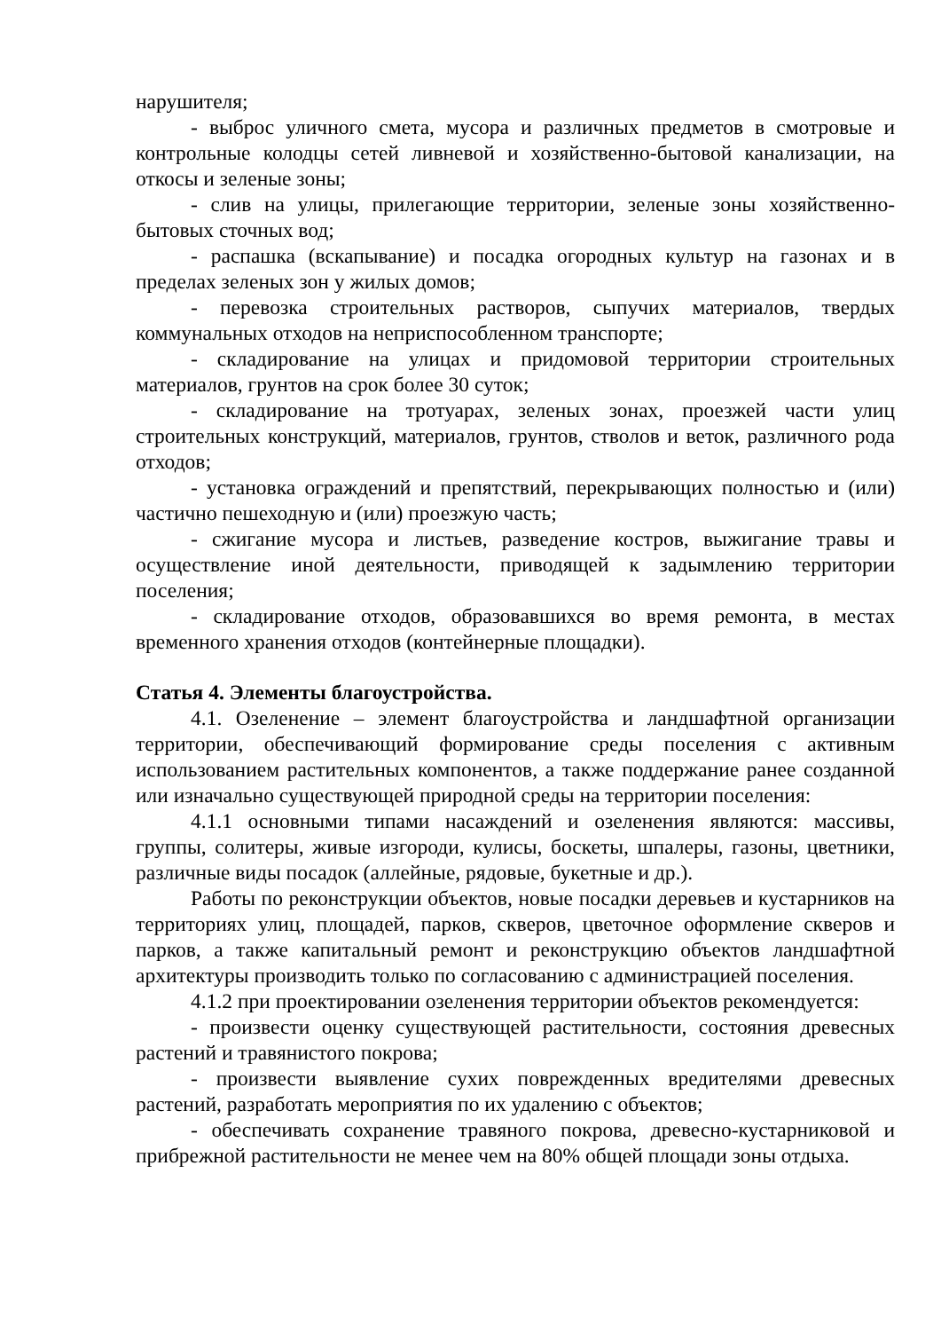нарушителя;
- выброс уличного смета, мусора и различных предметов в смотровые и контрольные колодцы сетей ливневой и хозяйственно-бытовой канализации, на откосы и зеленые зоны;
- слив на улицы, прилегающие территории, зеленые зоны хозяйственно-бытовых сточных вод;
- распашка (вскапывание) и посадка огородных культур на газонах и в пределах зеленых зон у жилых домов;
- перевозка строительных растворов, сыпучих материалов, твердых коммунальных отходов на неприспособленном транспорте;
- складирование на улицах и придомовой территории строительных материалов, грунтов на срок более 30 суток;
- складирование на тротуарах, зеленых зонах, проезжей части улиц строительных конструкций, материалов, грунтов, стволов и веток, различного рода отходов;
- установка ограждений и препятствий, перекрывающих полностью и (или) частично пешеходную и (или) проезжую часть;
- сжигание мусора и листьев, разведение костров, выжигание травы и осуществление иной деятельности, приводящей к задымлению территории поселения;
- складирование отходов, образовавшихся во время ремонта, в местах временного хранения отходов (контейнерные площадки).
Статья 4. Элементы благоустройства.
4.1. Озеленение – элемент благоустройства и ландшафтной организации территории, обеспечивающий формирование среды поселения с активным использованием растительных компонентов, а также поддержание ранее созданной или изначально существующей природной среды на территории поселения:
4.1.1 основными типами насаждений и озеленения являются: массивы, группы, солитеры, живые изгороди, кулисы, боскеты, шпалеры, газоны, цветники, различные виды посадок (аллейные, рядовые, букетные и др.).
Работы по реконструкции объектов, новые посадки деревьев и кустарников на территориях улиц, площадей, парков, скверов, цветочное оформление скверов и парков, а также капитальный ремонт и реконструкцию объектов ландшафтной архитектуры производить только по согласованию с администрацией поселения.
4.1.2 при проектировании озеленения территории объектов рекомендуется:
- произвести оценку существующей растительности, состояния древесных растений и травянистого покрова;
- произвести выявление сухих поврежденных вредителями древесных растений, разработать мероприятия по их удалению с объектов;
- обеспечивать сохранение травяного покрова, древесно-кустарниковой и прибрежной растительности не менее чем на 80% общей площади зоны отдыха.